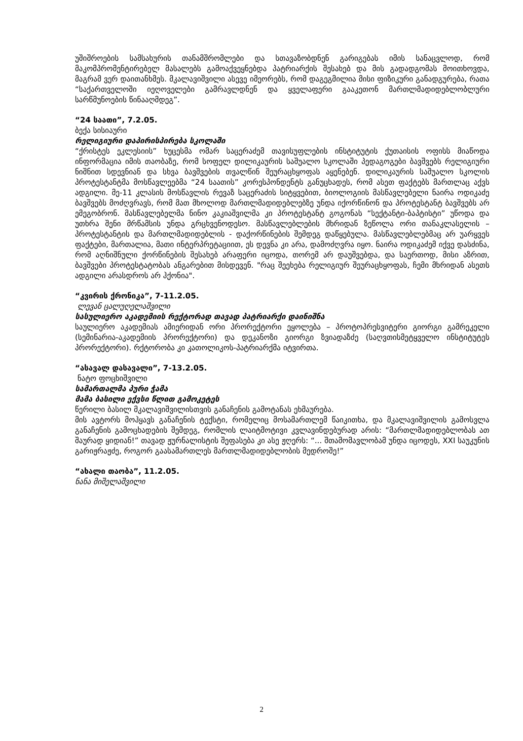უშიშროების სამსახურის თანამშრომლები და სთავაზობდნენ გარიგებას იმის სანაცვლოდ, რომ მაკომპრომენტირებელ მასალებს გამოაქვეყნებდა პატრიარქის შესახებ და მის გადადგომას მოითხოვდა, მაგრამ ვერ დაითანხმეს. მკალავიშვილი ასევე იმეორებს, რომ დაგეგმილია მისი ფიზიკური განადგურება, რათა “საქართველოში იეღოველები გამრავლდნენ და ყველაფერი გააკეთონ მართლმადიდებლობლური სარწმუნოების წინააღმდეგ”.
“24 საათი”, 7.2.05.
ბექა სისიაური
რელიგიური დაპირისპირება სკოლაში
“ქრისტეს ეკლესიის” ხუცესმა ომარ საცერაძემ თავისუფლების ინსტიტუტის ქუთაისის ოფისს მიაწოდა ინფორმაცია იმის თაობაზე, რომ სოფელ დილიკაურის საშუალო სკოლაში პედაგოგები ბავშვებს რელიგიური ნიშნით სდევნიან და სხვა ბავშვების თვალწინ შეურაცხყოფას აყენებენ. დილიკაურის საშუალო სკოლის პროტესტანტმა მოსწავლეებმა “24 საათის” კორესპონდენტს განუცხადეს, რომ ასეთ ფაქტებს მართლაც აქვს ადგილი. მე-11 კლასის მოსწავლის რევაზ საცერაძის სიტყვებით, ბიოლოგიის მასწავლებელი ნაირა ოდიკაძე ბავშვებს მოძღვრავს, რომ მათ მხოლოდ მართლმადიდებლებზე უნდა იქორწინონ და პროტესტანტ ბავშვებს არ ემეგობრონ. მასწავლებელმა ნინო კაკიაშვილმა კი პროტესტანტ გოგონას “სექტანტი-ბაპტისტი” უწოდა და უთხრა შენი მრწამსის უნდა გრცხვენოდესო. მასწავლებლების მხრიდან ზეწოლა ორი თანაკლასელის – პროტესტანტის და მართლმადიდებლის - დაქორწინების შემდეგ დაწყებულა. მასწავლებლებმაც არ უარყვეს ფაქტები, მართალია, მათი ინტერპრეტაციით, ეს დევნა კი არა, დამოძღვრა იყო. ნაირა ოდიკაძემ იქვე დასძინა, რომ აღნიშნული ქორწინების შესახებ არაფერი იცოდა, თორემ არ დაუშვებდა, და საერთოდ, მისი აზრით, ბავშვები პროტესტატობას ანგარებით მისდევენ. "რაც შეეხება რელიგიურ შეურაცხყოფას, ჩემი მხრიდან ასეთს ადგილი არასდროს არ ჰქონია".
“კვირის ქრონიკა”, 7-11.2.05.
ლევან ცალუღელაშვილი
სასულიერო აკადემიის რექტორად თავად პატრიარქი დაინიშნა
საულიერო აკადემიას ამიერიდან ორი პრორექტორი ეყოლება – პროტოპრესვიტერი გიორგი გამრეკელი (სემინარია-აკადემიის პრორექტორი) და დეკანოზი გიორგი ზვიადაზძე (საღვთისმეტყველო ინსტიტუტეს პრორექტორი). რქტორობა კი კათოლიკოს-პატრიარქმა იტვირთა.
“ასავალ დასავალი”, 7-13.2.05.
ნატო ფოცხიშვილი
სამართალმა პური ჭამა
მამა ბასილი ექვსი წლით გამოკეტეს
წერილი ბასილ მკალავიშვილისთვის განაჩენის გამოტანას ეხმაურება.
მის ავტორს მოჰყავს განაჩენის ტექსტი, რომელიც მოსამართლემ წაიკითხა, და მკალავიშვილის გამოსვლა განაჩენის გამოცხადების შემდეგ, რომლის ლაიტმოტივი კვლავინდებურად არის: “მართლმადიდებლობას ათ შაურად ყიდიან!” თავად ჟურნალისტის შეფასება კი ასე ჟღერს: “... შთამომავლობამ უნდა იცოდეს, XXI საუკუნის გარიჟრაჟძე, როგორ გაასამართლეს მართლმადიდებლობის მედროშე!”
“ახალი თაობა”, 11.2.05.
ნანა მიშელაშვილი
2